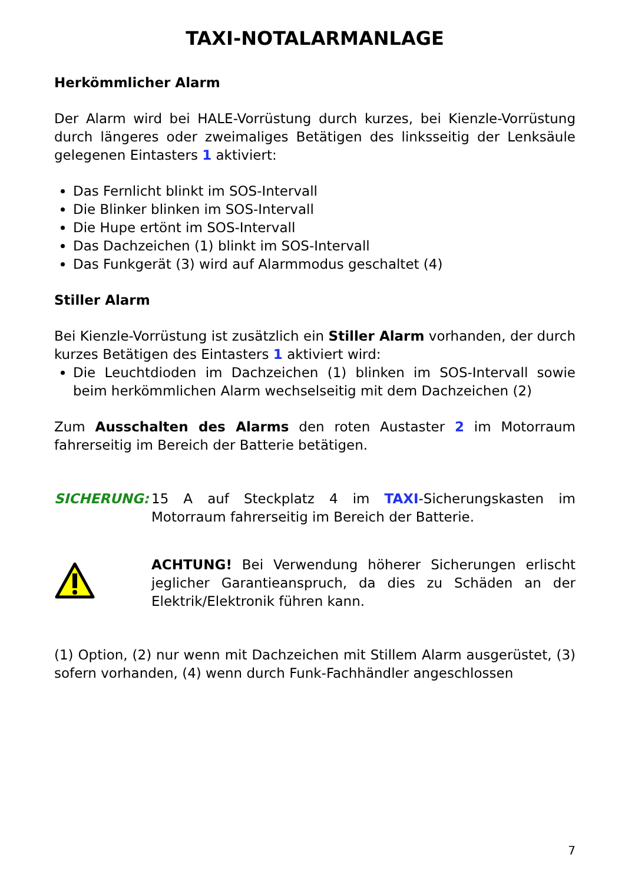TAXI-NOTALARMANLAGE
Herkömmlicher Alarm
Der Alarm wird bei HALE-Vorrüstung durch kurzes, bei Kienzle-Vorrüstung durch längeres oder zweimaliges Betätigen des linksseitig der Lenksäule gelegenen Eintasters 1 aktiviert:
Das Fernlicht blinkt im SOS-Intervall
Die Blinker blinken im SOS-Intervall
Die Hupe ertönt im SOS-Intervall
Das Dachzeichen (1) blinkt im SOS-Intervall
Das Funkgerät (3) wird auf Alarmmodus geschaltet (4)
Stiller Alarm
Bei Kienzle-Vorrüstung ist zusätzlich ein Stiller Alarm vorhanden, der durch kurzes Betätigen des Eintasters 1 aktiviert wird:
Die Leuchtdioden im Dachzeichen (1) blinken im SOS-Intervall sowie beim herkömmlichen Alarm wechselseitig mit dem Dachzeichen (2)
Zum Ausschalten des Alarms den roten Austaster 2 im Motorraum fahrerseitig im Bereich der Batterie betätigen.
SICHERUNG: 15 A auf Steckplatz 4 im TAXI-Sicherungskasten im Motorraum fahrerseitig im Bereich der Batterie.
ACHTUNG! Bei Verwendung höherer Sicherungen erlischt jeglicher Garantieanspruch, da dies zu Schäden an der Elektrik/Elektronik führen kann.
(1) Option, (2) nur wenn mit Dachzeichen mit Stillem Alarm ausgerüstet, (3) sofern vorhanden, (4) wenn durch Funk-Fachhändler angeschlossen
7